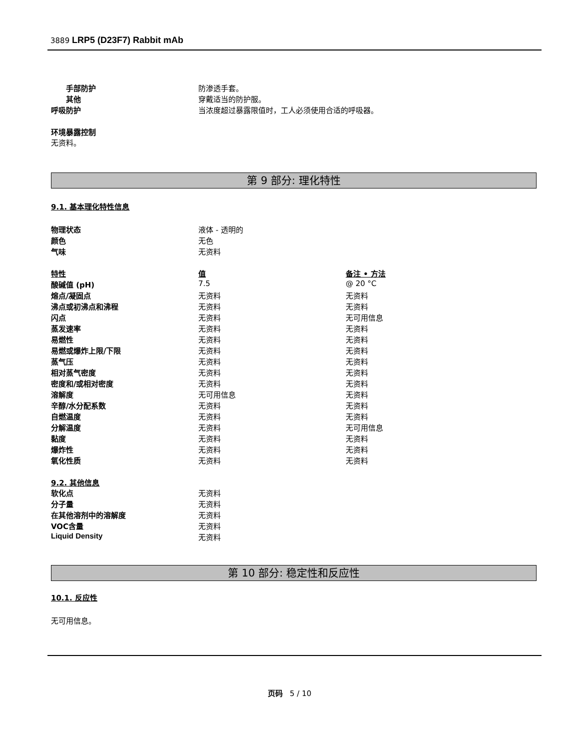3889 LRP5 (D23F7) Rabbit mAb
| 手部防护 | 防渗透手套。 |
| 其他 | 穿戴适当的防护服。 |
| 呼吸防护 | 当浓度超过暴露限值时，工人必须使用合适的呼吸器。 |
环境暴露控制
无资料。
第 9 部分: 理化特性
9.1. 基本理化特性信息
| 物理状态 | 液体 - 透明的 |
| 颜色 | 无色 |
| 气味 | 无资料 |
| 特性 | 值 | 备注 • 方法 |
| --- | --- | --- |
| 酸碱值 (pH) | 7.5 | @ 20 °C |
| 熔点/凝固点 | 无资料 | 无资料 |
| 沸点或初沸点和沸程 | 无资料 | 无资料 |
| 闪点 | 无资料 | 无可用信息 |
| 蒸发速率 | 无资料 | 无资料 |
| 易燃性 | 无资料 | 无资料 |
| 易燃或爆炸上限/下限 | 无资料 | 无资料 |
| 蒸气压 | 无资料 | 无资料 |
| 相对蒸气密度 | 无资料 | 无资料 |
| 密度和/或相对密度 | 无资料 | 无资料 |
| 溶解度 | 无可用信息 | 无资料 |
| 辛醇/水分配系数 | 无资料 | 无资料 |
| 自燃温度 | 无资料 | 无资料 |
| 分解温度 | 无资料 | 无可用信息 |
| 黏度 | 无资料 | 无资料 |
| 爆炸性 | 无资料 | 无资料 |
| 氧化性质 | 无资料 | 无资料 |
9.2. 其他信息
| 软化点 | 无资料 |
| 分子量 | 无资料 |
| 在其他溶剂中的溶解度 | 无资料 |
| VOC含量 | 无资料 |
| Liquid Density | 无资料 |
第 10 部分: 稳定性和反应性
10.1. 反应性
无可用信息。
页码 5 / 10